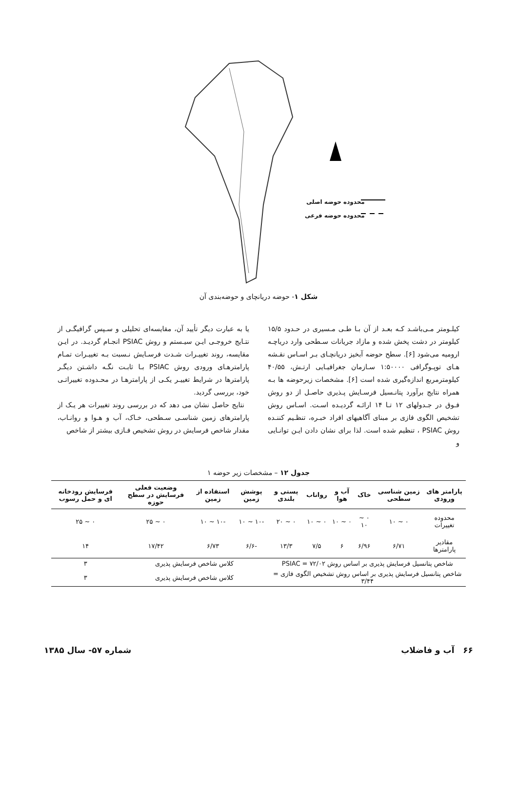محدوده حوضه اصلی
محدوده حوضه فرعی
شکل ۱- حوضه دریانچای و حوضه‌بندی آن
کیلـومتر مـی‌باشـد کـه بعـد از آن بـا طـی مـسیری در حـدود ۱۵/۵ کیلومتر در دشت پخش شده و مازاد جریانات سـطحی وارد دریاچـه ارومیه می‌شود [۶]. سطح حوضه آبخیز دریانچـای بـر اسـاس نقـشه هـای توپـوگرافی ۱:۵۰۰۰۰ سـازمان جغرافیـایی ارتـش، ۴۰/۵۵ کیلومترمربع اندازه‌گیری شده است [۶]. مشخصات زیرحوضه ها بـه همراه نتایج برآورد پتانـسیل فرسـایش پـذیری حاصـل از دو روش فـوق در جـدولهای ۱۲ تـا ۱۴ ارائـه گردیـده اسـت. اسـاس روش تشخیص الگوی فازی بر مبنای آگاهیهای افراد خبـره، تنظـیم کننـده روش PSIAC ، تنظیم شده است. لذا برای نشان دادن ایـن توانـایی و
یا به عبارت دیگر تأیید آن، مقایسه‌ای تحلیلی و سـپس گرافیگـی از نتـایج خروجـی ایـن سیـستم و روش PSIAC انجـام گردیـد. در ایـن مقایسه، روند تغییـرات شـدت فرسـایش نـسبت بـه تغییـرات تمـام پارامترهـای ورودی روش PSIAC بـا ثابـت نگـه داشـتن دیگـر پارامترها در شرایط تغییـر یکـی از پارامترهـا در محـدوده تغییراتـی خود، بررسی گردید.
نتایج حاصل نشان می دهد که در بررسی روند تغییرات هر یـک از پارامترهای زمین شناسـی سـطحی، خـاک، آب و هـوا و روانـاب، مقدار شاخص فرسایش در روش تشخیص فـازی بیشتر از شاخص
جدول ۱۲ – مشخصات زیر حوضه ۱
| پارامتر های ورودی | زمین شناسی سطحی | خاک | آب و هوا | رواناب | پستی و بلندی | پوشش زمین | استفاده از زمین | وضعیت فعلی فرسایش در سطح حوزه | فرسایش رودخانه ای و حمل رسوب |
| --- | --- | --- | --- | --- | --- | --- | --- | --- | --- |
| محدوده تغییرات | ۰ ~ ۱۰ | ۰ ~ ۱۰ | ۰ ~ ۱۰ | ۰ ~ ۱۰ | ۰ ~ ۲۰ | -۱۰ ~ ۱۰ | -۱۰ ~ ۱۰ | ۰ ~ ۲۵ | ۰ ~ ۲۵ |
| مقادیر پارامترها | ۶/۷۱ | ۶/۹۶ | ۶ | ۷/۵ | ۱۳/۳ | -۶/۶ | ۶/۷۳ | ۱۷/۴۲ | ۱۴ |
| شاخص پتانسیل فرسایش پذیری بر اساس روش PSIAC = ۷۲/۰۲ | | | | | | کلاس شاخص فرسایش پذیری | | | ۳ |
| شاخص پتانسیل فرسایش پذیری بر اساس روش تشخیص الگوی فازی = ۳/۴۴ | | | | | | کلاس شاخص فرسایش پذیری | | | ۳ |
۶۶ آب و فاضلاب شماره ۵۷- سال ۱۳۸۵